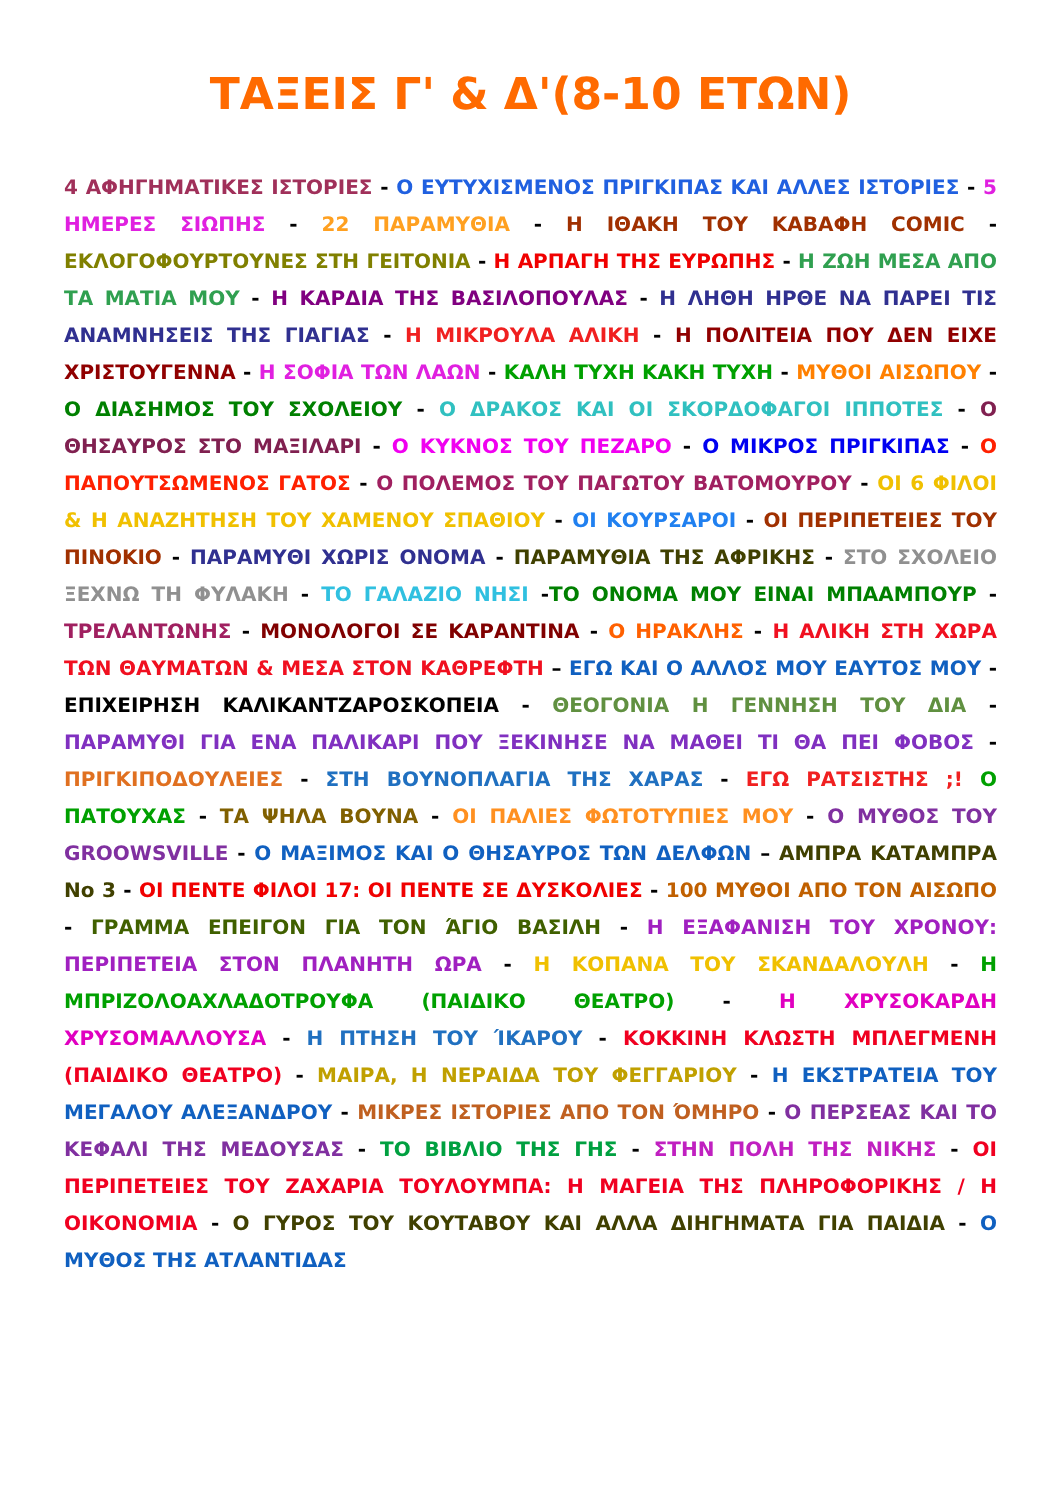ΤΑΞΕΙΣ Γ' & Δ'(8-10 ΕΤΩΝ)
4 ΑΦΗΓΗΜΑΤΙΚΕΣ ΙΣΤΟΡΙΕΣ - Ο ΕΥΤΥΧΙΣΜΕΝΟΣ ΠΡΙΓΚΙΠΑΣ ΚΑΙ ΑΛΛΕΣ ΙΣΤΟΡΙΕΣ - 5 ΗΜΕΡΕΣ ΣΙΩΠΗΣ - 22 ΠΑΡΑΜΥΘΙΑ - Η ΙΘΑΚΗ ΤΟΥ ΚΑΒΑΦΗ COMIC - ΕΚΛΟΓΟΦΟΥΡΤΟΥΝΕΣ ΣΤΗ ΓΕΙΤΟΝΙΑ - Η ΑΡΠΑΓΗ ΤΗΣ ΕΥΡΩΠΗΣ - Η ΖΩΗ ΜΕΣΑ ΑΠΟ ΤΑ ΜΑΤΙΑ ΜΟΥ - Η ΚΑΡΔΙΑ ΤΗΣ ΒΑΣΙΛΟΠΟΥΛΑΣ - Η ΛΗΘΗ ΗΡΘΕ ΝΑ ΠΑΡΕΙ ΤΙΣ ΑΝΑΜΝΗΣΕΙΣ ΤΗΣ ΓΙΑΓΙΑΣ - Η ΜΙΚΡΟΥΛΑ ΑΛΙΚΗ - Η ΠΟΛΙΤΕΙΑ ΠΟΥ ΔΕΝ ΕΙΧΕ ΧΡΙΣΤΟΥΓΕΝΝΑ - Η ΣΟΦΙΑ ΤΩΝ ΛΑΩΝ - ΚΑΛΗ ΤΥΧΗ ΚΑΚΗ ΤΥΧΗ - ΜΥΘΟΙ ΑΙΣΩΠΟΥ - Ο ΔΙΑΣΗΜΟΣ ΤΟΥ ΣΧΟΛΕΙΟΥ - Ο ΔΡΑΚΟΣ ΚΑΙ ΟΙ ΣΚΟΡΔΟΦΑΓΟΙ ΙΠΠΟΤΕΣ - Ο ΘΗΣΑΥΡΟΣ ΣΤΟ ΜΑΞΙΛΑΡΙ - Ο ΚΥΚΝΟΣ ΤΟΥ ΠΕΖΑΡΟ - Ο ΜΙΚΡΟΣ ΠΡΙΓΚΙΠΑΣ - Ο ΠΑΠΟΥΤΣΩΜΕΝΟΣ ΓΑΤΟΣ - Ο ΠΟΛΕΜΟΣ ΤΟΥ ΠΑΓΩΤΟΥ ΒΑΤΟΜΟΥΡΟΥ - ΟΙ 6 ΦΙΛΟΙ & Η ΑΝΑΖΗΤΗΣΗ ΤΟΥ ΧΑΜΕΝΟΥ ΣΠΑΘΙΟΥ - ΟΙ ΚΟΥΡΣΑΡΟΙ - ΟΙ ΠΕΡΙΠΕΤΕΙΕΣ ΤΟΥ ΠΙΝΟΚΙΟ - ΠΑΡΑΜΥΘΙ ΧΩΡΙΣ ΟΝΟΜΑ - ΠΑΡΑΜΥΘΙΑ ΤΗΣ ΑΦΡΙΚΗΣ - ΣΤΟ ΣΧΟΛΕΙΟ ΞΕΧΝΩ ΤΗ ΦΥΛΑΚΗ - ΤΟ ΓΑΛΑΖΙΟ ΝΗΣΙ -ΤΟ ΟΝΟΜΑ ΜΟΥ ΕΙΝΑΙ ΜΠΑΑΜΠΟΥΡ - ΤΡΕΛΑΝΤΩΝΗΣ - ΜΟΝΟΛΟΓΟΙ ΣΕ ΚΑΡΑΝΤΙΝΑ - Ο ΗΡΑΚΛΗΣ - Η ΑΛΙΚΗ ΣΤΗ ΧΩΡΑ ΤΩΝ ΘΑΥΜΑΤΩΝ & ΜΕΣΑ ΣΤΟΝ ΚΑΘΡΕΦΤΗ – ΕΓΩ ΚΑΙ Ο ΑΛΛΟΣ ΜΟΥ ΕΑΥΤΟΣ ΜΟΥ - ΕΠΙΧΕΙΡΗΣΗ ΚΑΛΙΚΑΝΤΖΑΡΟΣΚΟΠΕΙΑ - ΘΕΟΓΟΝΙΑ Η ΓΕΝΝΗΣΗ ΤΟΥ ΔΙΑ - ΠΑΡΑΜΥΘΙ ΓΙΑ ΕΝΑ ΠΑΛΙΚΑΡΙ ΠΟΥ ΞΕΚΙΝΗΣΕ ΝΑ ΜΑΘΕΙ ΤΙ ΘΑ ΠΕΙ ΦΟΒΟΣ - ΠΡΙΓΚΙΠΟΔΟΥΛΕΙΕΣ - ΣΤΗ ΒΟΥΝΟΠΛΑΓΙΑ ΤΗΣ ΧΑΡΑΣ - ΕΓΩ ΡΑΤΣΙΣΤΗΣ ;! Ο ΠΑΤΟΥΧΑΣ - ΤΑ ΨΗΛΑ ΒΟΥΝΑ - ΟΙ ΠΑΛΙΕΣ ΦΩΤΟΤΥΠΙΕΣ ΜΟΥ - Ο ΜΥΘΟΣ ΤΟΥ GROOWSVILLE - Ο ΜΑΞΙΜΟΣ ΚΑΙ Ο ΘΗΣΑΥΡΟΣ ΤΩΝ ΔΕΛΦΩΝ – ΑΜΠΡΑ ΚΑΤΑΜΠΡΑ Νο 3 - ΟΙ ΠΕΝΤΕ ΦΙΛΟΙ 17: ΟΙ ΠΕΝΤΕ ΣΕ ΔΥΣΚΟΛΙΕΣ - 100 ΜΥΘΟΙ ΑΠΟ ΤΟΝ ΑΙΣΩΠΟ - ΓΡΑΜΜΑ ΕΠΕΙΓΟΝ ΓΙΑ ΤΟΝ ΆΓΙΟ ΒΑΣΙΛΗ - Η ΕΞΑΦΑΝΙΣΗ ΤΟΥ ΧΡΟΝΟΥ: ΠΕΡΙΠΕΤΕΙΑ ΣΤΟΝ ΠΛΑΝΗΤΗ ΩΡΑ - Η ΚΟΠΑΝΑ ΤΟΥ ΣΚΑΝΔΑΛΟΥΛΗ - Η ΜΠΡΙΖΟΛΟΑΧΛΑΔΟΤΡΟΥΦΑ (ΠΑΙΔΙΚΟ ΘΕΑΤΡΟ) - Η ΧΡΥΣΟΚΑΡΔΗ ΧΡΥΣΟΜΑΛΛΟΥΣΑ - Η ΠΤΗΣΗ ΤΟΥ ΊΚΑΡΟΥ - ΚΟΚΚΙΝΗ ΚΛΩΣΤΗ ΜΠΛΕΓΜΕΝΗ (ΠΑΙΔΙΚΟ ΘΕΑΤΡΟ) - ΜΑΙΡΑ, Η ΝΕΡΑΙΔΑ ΤΟΥ ΦΕΓΓΑΡΙΟΥ - Η ΕΚΣΤΡΑΤΕΙΑ ΤΟΥ ΜΕΓΑΛΟΥ ΑΛΕΞΑΝΔΡΟΥ - ΜΙΚΡΕΣ ΙΣΤΟΡΙΕΣ ΑΠΟ ΤΟΝ ΌΜΗΡΟ - Ο ΠΕΡΣΕΑΣ ΚΑΙ ΤΟ ΚΕΦΑΛΙ ΤΗΣ ΜΕΔΟΥΣΑΣ - ΤΟ ΒΙΒΛΙΟ ΤΗΣ ΓΗΣ - ΣΤΗΝ ΠΟΛΗ ΤΗΣ ΝΙΚΗΣ - ΟΙ ΠΕΡΙΠΕΤΕΙΕΣ ΤΟΥ ΖΑΧΑΡΙΑ ΤΟΥΛΟΥΜΠΑ: Η ΜΑΓΕΙΑ ΤΗΣ ΠΛΗΡΟΦΟΡΙΚΗΣ / Η ΟΙΚΟΝΟΜΙΑ - Ο ΓΥΡΟΣ ΤΟΥ ΚΟΥΤΑΒΟΥ ΚΑΙ ΑΛΛΑ ΔΙΗΓΗΜΑΤΑ ΓΙΑ ΠΑΙΔΙΑ - Ο ΜΥΘΟΣ ΤΗΣ ΑΤΛΑΝΤΙΔΑΣ